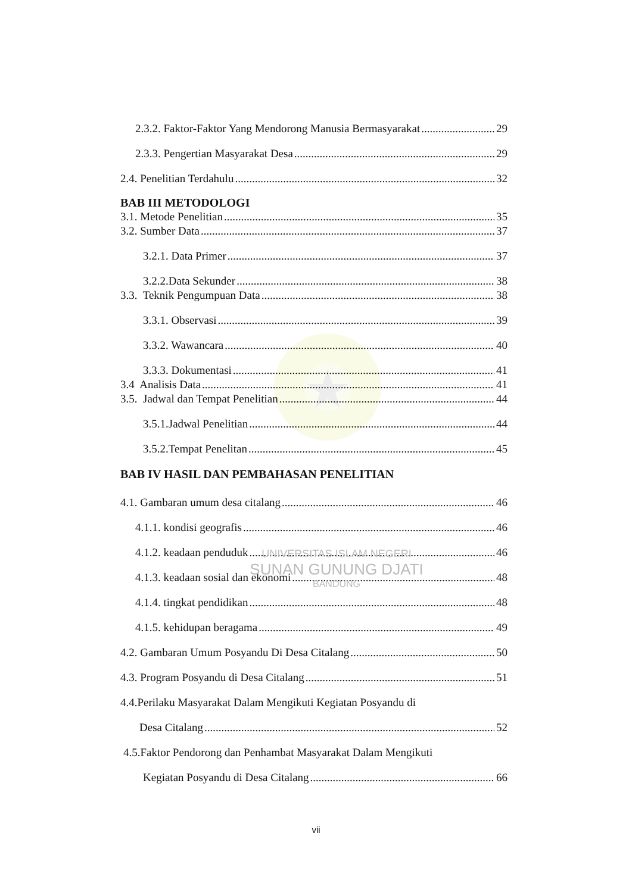2.3.2. Faktor-Faktor Yang Mendorong Manusia Bermasyarakat 29
2.3.3. Pengertian Masyarakat Desa 29
2.4. Penelitian Terdahulu 32
BAB III METODOLOGI
3.1. Metode Penelitian 35
3.2. Sumber Data 37
3.2.1. Data Primer 37
3.2.2.Data Sekunder 38
3.3. Teknik Pengumpuan Data 38
3.3.1. Observasi 39
3.3.2. Wawancara 40
3.3.3. Dokumentasi 41
3.4 Analisis Data 41
3.5. Jadwal dan Tempat Penelitian 44
3.5.1.Jadwal Penelitian 44
3.5.2.Tempat Penelitan 45
BAB IV HASIL DAN PEMBAHASAN PENELITIAN
4.1. Gambaran umum desa citalang 46
4.1.1. kondisi geografis 46
4.1.2. keadaan penduduk 46
4.1.3. keadaan sosial dan ekonomi 48
4.1.4. tingkat pendidikan 48
4.1.5. kehidupan beragama 49
4.2. Gambaran Umum Posyandu Di Desa Citalang 50
4.3. Program Posyandu di Desa Citalang 51
4.4.Perilaku Masyarakat Dalam Mengikuti Kegiatan Posyandu di
Desa Citalang 52
4.5.Faktor Pendorong dan Penhambat Masyarakat Dalam Mengikuti
Kegiatan Posyandu di Desa Citalang 66
UNIVERSITAS ISLAM NEGERI
SUNAN GUNUNG DJATI
BANDUNG
vii